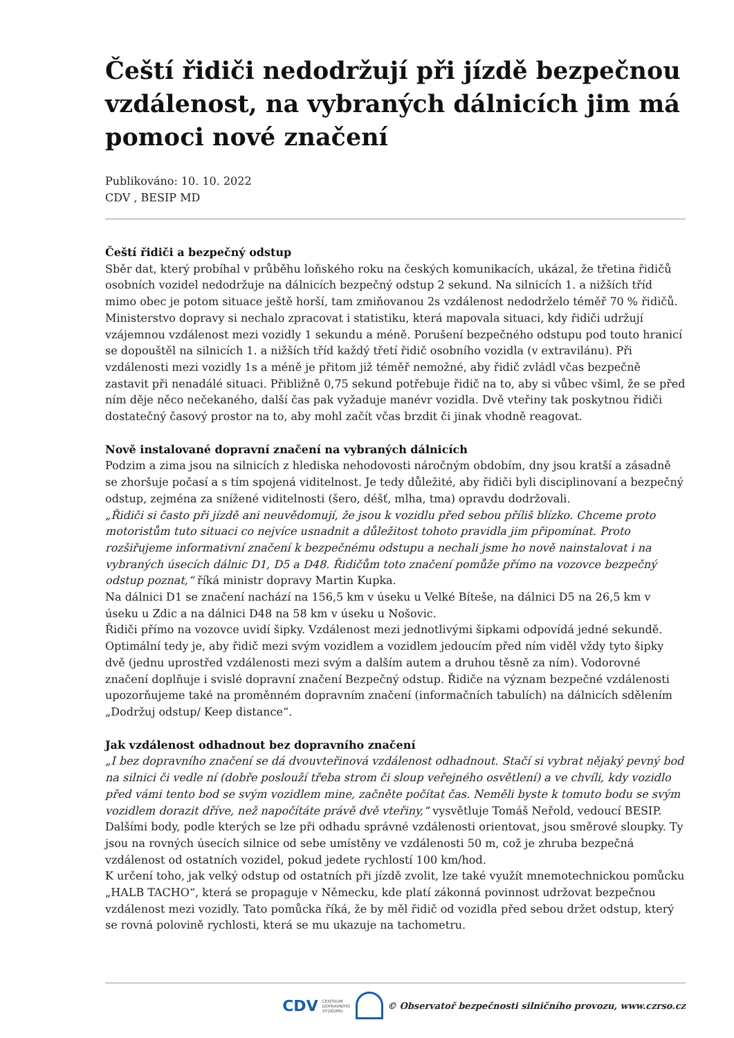Čeští řidiči nedodržují při jízdě bezpečnou vzdálenost, na vybraných dálnicích jim má pomoci nové značení
Publikováno: 10. 10. 2022
CDV , BESIP MD
Čeští řidiči a bezpečný odstup
Sběr dat, který probíhal v průběhu loňského roku na českých komunikacích, ukázal, že třetina řidičů osobních vozidel nedodržuje na dálnicích bezpečný odstup 2 sekund. Na silnicích 1. a nižších tříd mimo obec je potom situace ještě horší, tam zmiňovanou 2s vzdálenost nedodrželo téměř 70 % řidičů. Ministerstvo dopravy si nechalo zpracovat i statistiku, která mapovala situaci, kdy řidiči udržují vzájemnou vzdálenost mezi vozidly 1 sekundu a méně. Porušení bezpečného odstupu pod touto hranicí se dopouštěl na silnicích 1. a nižších tříd každý třetí řidič osobního vozidla (v extravilánu). Při vzdálenosti mezi vozidly 1s a méně je přitom již téměř nemožné, aby řidič zvládl včas bezpečně zastavit při nenadálé situaci. Přibližně 0,75 sekund potřebuje řidič na to, aby si vůbec všiml, že se před ním děje něco nečekaného, další čas pak vyžaduje manévr vozidla. Dvě vteřiny tak poskytnou řidiči dostatečný časový prostor na to, aby mohl začít včas brzdit či jinak vhodně reagovat.
Nově instalované dopravní značení na vybraných dálnicích
Podzim a zima jsou na silnicích z hlediska nehodovosti náročným obdobím, dny jsou kratší a zásadně se zhoršuje počasí a s tím spojená viditelnost. Je tedy důležité, aby řidiči byli disciplinovaní a bezpečný odstup, zejména za snížené viditelnosti (šero, déšť, mlha, tma) opravdu dodržovali.
„Řidiči si často při jízdě ani neuvědomují, že jsou k vozidlu před sebou příliš blízko. Chceme proto motoristům tuto situaci co nejvíce usnadnit a důležitost tohoto pravidla jim připomínat. Proto rozšiřujeme informativní značení k bezpečnému odstupu a nechali jsme ho nově nainstalovat i na vybraných úsecích dálnic D1, D5 a D48. Řidičům toto značení pomůže přímo na vozovce bezpečný odstup poznat,“ říká ministr dopravy Martin Kupka.
Na dálnici D1 se značení nachází na 156,5 km v úseku u Velké Bíteše, na dálnici D5 na 26,5 km v úseku u Zdic a na dálnici D48 na 58 km v úseku u Nošovic.
Řidiči přímo na vozovce uvidí šipky. Vzdálenost mezi jednotlivými šipkami odpovídá jedné sekundě. Optimální tedy je, aby řidič mezi svým vozidlem a vozidlem jedoucím před ním viděl vždy tyto šipky dvě (jednu uprostřed vzdálenosti mezi svým a dalším autem a druhou těsně za ním). Vodorovné značení doplňuje i svislé dopravní značení Bezpečný odstup. Řidiče na význam bezpečné vzdálenosti upozorňujeme také na proměnném dopravním značení (informačních tabulích) na dálnicích sdělením „Dodržuj odstup/ Keep distance“.
Jak vzdálenost odhadnout bez dopravního značení
„I bez dopravního značení se dá dvouvteřinová vzdálenost odhadnout. Stačí si vybrat nějaký pevný bod na silnici či vedle ní (dobře poslouží třeba strom či sloup veřejného osvětlení) a ve chvíli, kdy vozidlo před vámi tento bod se svým vozidlem mine, začněte počítat čas. Neměli byste k tomuto bodu se svým vozidlem dorazit dříve, než napočítáte právě dvě vteřiny,“ vysvětluje Tomáš Neřold, vedoucí BESIP.
Dalšími body, podle kterých se lze při odhadu správné vzdálenosti orientovat, jsou směrové sloupky. Ty jsou na rovných úsecích silnice od sebe umístěny ve vzdálenosti 50 m, což je zhruba bezpečná vzdálenost od ostatních vozidel, pokud jedete rychlostí 100 km/hod.
K určení toho, jak velký odstup od ostatních při jízdě zvolit, lze také využít mnemotechnickou pomůcku „HALB TACHO“, která se propaguje v Německu, kde platí zákonná povinnost udržovat bezpečnou vzdálenost mezi vozidly. Tato pomůcka říká, že by měl řidič od vozidla před sebou držet odstup, který se rovná polovině rychlosti, která se mu ukazuje na tachometru.
CDV CENTRUM
DOPRAVNÍHO
VÝZKUMU © Observatoř bezpečnosti silničního provozu, www.czrso.cz